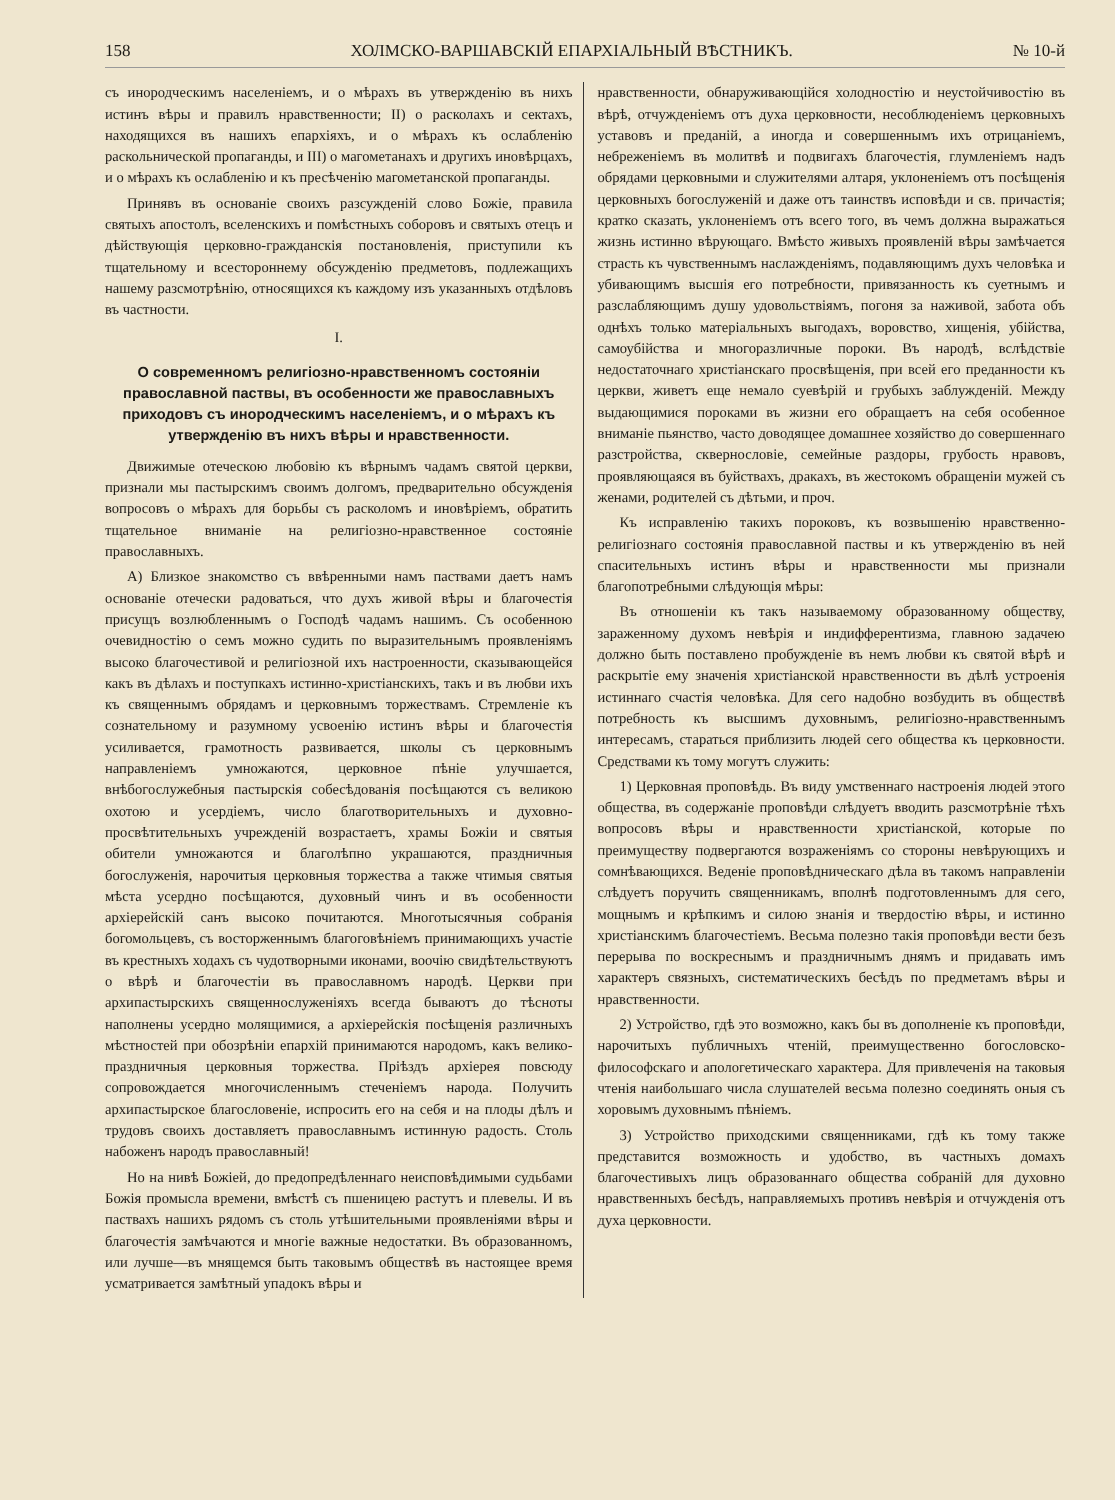158 ХОЛМСКО-ВАРШАВСКІЙ ЕПАРХІАЛЬНЫЙ ВѢСТНИКЪ. № 10-й
съ инородческимъ населеніемъ, и о мѣрахъ въ утвержденію въ нихъ истинъ вѣры и правилъ нравственности; II) о расколахъ и сектахъ, находящихся въ нашихъ епархіяхъ, и о мѣрахъ къ ослабленію раскольнической пропаганды, и III) о магометанахъ и другихъ иновѣрцахъ, и о мѣрахъ къ ослабленію и къ пресѣченію магометанской пропаганды.
Принявъ въ основаніе своихъ разсужденій слово Божіе, правила святыхъ апостолъ, вселенскихъ и помѣстныхъ соборовъ и святыхъ отецъ и дѣйствующія церковно-гражданскія постановленія, приступили къ тщательному и всестороннему обсужденію предметовъ, подлежащихъ нашему разсмотрѣнію, относящихся къ каждому изъ указанныхъ отдѣловъ въ частности.
I.
О современномъ религіозно-нравственномъ состояніи православной паствы, въ особенности же православныхъ приходовъ съ инородческимъ населеніемъ, и о мѣрахъ къ утвержденію въ нихъ вѣры и нравственности.
Движимые отеческою любовію къ вѣрнымъ чадамъ святой церкви, признали мы пастырскимъ своимъ долгомъ, предварительно обсужденія вопросовъ о мѣрахъ для борьбы съ расколомъ и иновѣріемъ, обратить тщательное вниманіе на религіозно-нравственное состояніе православныхъ.
А) Близкое знакомство съ ввѣренными намъ паствами даетъ намъ основаніе отечески радоваться, что духъ живой вѣры и благочестія присущъ возлюбленнымъ о Господѣ чадамъ нашимъ. Съ особенною очевидностію о семъ можно судить по выразительнымъ проявленіямъ высоко благочестивой и религіозной ихъ настроенности, сказывающейся какъ въ дѣлахъ и поступкахъ истинно-христіанскихъ, такъ и въ любви ихъ къ священнымъ обрядамъ и церковнымъ торжествамъ. Стремленіе къ сознательному и разумному усвоенію истинъ вѣры и благочестія усиливается, грамотность развивается, школы съ церковнымъ направленіемъ умножаются, церковное пѣніе улучшается, внѣбогослужебныя пастырскія собесѣдованія посѣщаются съ великою охотою и усердіемъ, число благотворительныхъ и духовно-просвѣтительныхъ учрежденій возрастаетъ, храмы Божіи и святыя обители умножаются и благолѣпно украшаются, праздничныя богослуженія, нарочитыя церковныя торжества а также чтимыя святыя мѣста усердно посѣщаются, духовный чинъ и въ особенности архіерейскій санъ высоко почитаются. Многотысячныя собранія богомольцевъ, съ восторженнымъ благоговѣніемъ принимающихъ участіе въ крестныхъ ходахъ съ чудотворными иконами, воочію свидѣтельствуютъ о вѣрѣ и благочестіи въ православномъ народѣ. Церкви при архипастырскихъ священнослуженіяхъ всегда бываютъ до тѣсноты наполнены усердно молящимися, а архіерейскія посѣщенія различныхъ мѣстностей при обозрѣніи епархій принимаются народомъ, какъ велико-праздничныя церковныя торжества. Пріѣздъ архіерея повсюду сопровождается многочисленнымъ стеченіемъ народа. Получить архипастырское благословеніе, испросить его на себя и на плоды дѣлъ и трудовъ своихъ доставляетъ православнымъ истинную радость. Столь набоженъ народъ православный!
Но на нивѣ Божіей, до предопредѣленнаго неисповѣдимыми судьбами Божія промысла времени, вмѣстѣ съ пшеницею растутъ и плевелы. И въ паствахъ нашихъ рядомъ съ столь утѣшительными проявленіями вѣры и благочестія замѣчаются и многіе важные недостатки. Въ образованномъ, или лучше—въ мнящемся быть таковымъ обществѣ въ настоящее время усматривается замѣтный упадокъ вѣры и
нравственности, обнаруживающійся холодностію и неустойчивостію въ вѣрѣ, отчужденіемъ отъ духа церковности, несоблюденіемъ церковныхъ уставовъ и преданій, а иногда и совершеннымъ ихъ отрицаніемъ, небреженіемъ въ молитвѣ и подвигахъ благочестія, глумленіемъ надъ обрядами церковными и служителями алтаря, уклоненіемъ отъ посѣщенія церковныхъ богослуженій и даже отъ таинствъ исповѣди и св. причастія; кратко сказать, уклоненіемъ отъ всего того, въ чемъ должна выражаться жизнь истинно вѣрующаго. Вмѣсто живыхъ проявленій вѣры замѣчается страсть къ чувственнымъ наслажденіямъ, подавляющимъ духъ человѣка и убивающимъ высшія его потребности, привязанность къ суетнымъ и разслабляющимъ душу удовольствіямъ, погоня за наживой, забота объ однѣхъ только матеріальныхъ выгодахъ, воровство, хищенія, убійства, самоубійства и многоразличные пороки. Въ народѣ, вслѣдствіе недостаточнаго христіанскаго просвѣщенія, при всей его преданности къ церкви, живетъ еще немало суевѣрій и грубыхъ заблужденій. Между выдающимися пороками въ жизни его обращаетъ на себя особенное вниманіе пьянство, часто доводящее домашнее хозяйство до совершеннаго разстройства, сквернословіе, семейные раздоры, грубость нравовъ, проявляющаяся въ буйствахъ, дракахъ, въ жестокомъ обращеніи мужей съ женами, родителей съ дѣтьми, и проч.
Къ исправленію такихъ пороковъ, къ возвышенію нравственно-религіознаго состоянія православной паствы и къ утвержденію въ ней спасительныхъ истинъ вѣры и нравственности мы признали благопотребными слѣдующія мѣры:
Въ отношеніи къ такъ называемому образованному обществу, зараженному духомъ невѣрія и индифферентизма, главною задачею должно быть поставлено пробужденіе въ немъ любви къ святой вѣрѣ и раскрытіе ему значенія христіанской нравственности въ дѣлѣ устроенія истиннаго счастія человѣка. Для сего надобно возбудить въ обществѣ потребность къ высшимъ духовнымъ, религіозно-нравственнымъ интересамъ, стараться приблизить людей сего общества къ церковности. Средствами къ тому могутъ служить:
1) Церковная проповѣдь. Въ виду умственнаго настроенія людей этого общества, въ содержаніе проповѣди слѣдуетъ вводить разсмотрѣніе тѣхъ вопросовъ вѣры и нравственности христіанской, которые по преимуществу подвергаются возраженіямъ со стороны невѣрующихъ и сомнѣвающихся. Веденіе проповѣдническаго дѣла въ такомъ направленіи слѣдуетъ поручить священникамъ, вполнѣ подготовленнымъ для сего, мощнымъ и крѣпкимъ и силою знанія и твердостію вѣры, и истинно христіанскимъ благочестіемъ. Весьма полезно такія проповѣди вести безъ перерыва по воскреснымъ и праздничнымъ днямъ и придавать имъ характеръ связныхъ, систематическихъ бесѣдъ по предметамъ вѣры и нравственности.
2) Устройство, гдѣ это возможно, какъ бы въ дополненіе къ проповѣди, нарочитыхъ публичныхъ чтеній, преимущественно богословско-философскаго и апологетическаго характера. Для привлеченія на таковыя чтенія наибольшаго числа слушателей весьма полезно соединять оныя съ хоровымъ духовнымъ пѣніемъ.
3) Устройство приходскими священниками, гдѣ къ тому также представится возможность и удобство, въ частныхъ домахъ благочестивыхъ лицъ образованнаго общества собраній для духовно нравственныхъ бесѣдъ, направляемыхъ противъ невѣрія и отчужденія отъ духа церковности.